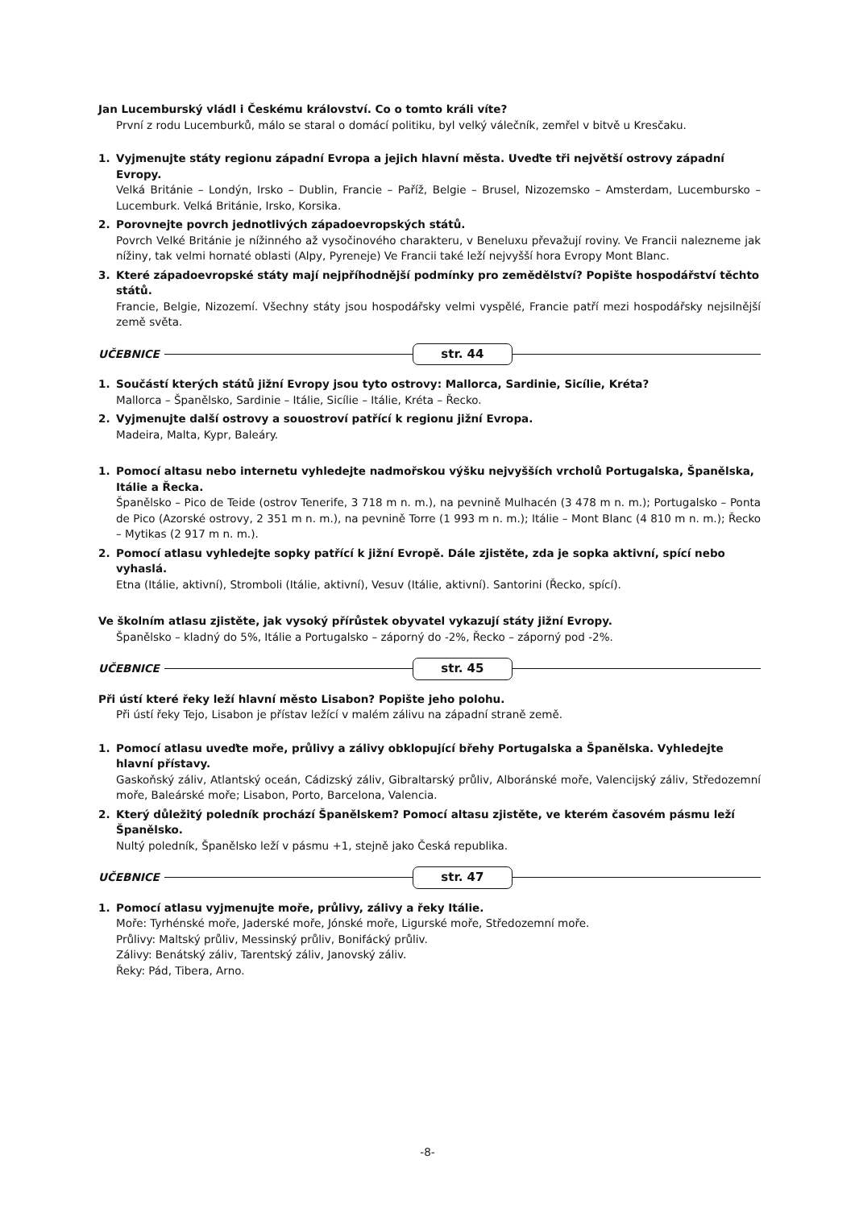Jan Lucemburský vládl i Českému království. Co o tomto králi víte?
První z rodu Lucemburků, málo se staral o domácí politiku, byl velký válečník, zemřel v bitvě u Kresčaku.
1. Vyjmenujte státy regionu západní Evropa a jejich hlavní města. Uveďte tři největší ostrovy západní Evropy.
Velká Británie – Londýn, Irsko – Dublin, Francie – Paříž, Belgie – Brusel, Nizozemsko – Amsterdam, Lucembursko – Lucemburk. Velká Británie, Irsko, Korsika.
2. Porovnejte povrch jednotlivých západoevropských států.
Povrch Velké Británie je nížinného až vysočinového charakteru, v Beneluxu převažují roviny. Ve Francii nalezneme jak nížiny, tak velmi hornaté oblasti (Alpy, Pyreneje) Ve Francii také leží nejvyšší hora Evropy Mont Blanc.
3. Které západoevropské státy mají nejpříhodnější podmínky pro zemědělství? Popište hospodářství těchto států.
Francie, Belgie, Nizozemí. Všechny státy jsou hospodářsky velmi vyspělé, Francie patří mezi hospodářsky nejsilnější země světa.
UČEBNICE
str. 44
1. Součástí kterých států jižní Evropy jsou tyto ostrovy: Mallorca, Sardinie, Sicílie, Kréta?
Mallorca – Španělsko, Sardinie – Itálie, Sicílie – Itálie, Kréta – Řecko.
2. Vyjmenujte další ostrovy a souostroví patřící k regionu jižní Evropa.
Madeira, Malta, Kypr, Baleáry.
1. Pomocí altasu nebo internetu vyhledejte nadmořskou výšku nejvyšších vrcholů Portugalska, Španělska, Itálie a Řecka.
Španělsko – Pico de Teide (ostrov Tenerife, 3 718 m n. m.), na pevnině Mulhacén (3 478 m n. m.); Portugalsko – Ponta de Pico (Azorské ostrovy, 2 351 m n. m.), na pevnině Torre (1 993 m n. m.); Itálie – Mont Blanc (4 810 m n. m.); Řecko – Mytikas (2 917 m n. m.).
2. Pomocí atlasu vyhledejte sopky patřící k jižní Evropě. Dále zjistěte, zda je sopka aktivní, spící nebo vyhaslá.
Etna (Itálie, aktivní), Stromboli (Itálie, aktivní), Vesuv (Itálie, aktivní). Santorini (Řecko, spící).
Ve školním atlasu zjistěte, jak vysoký přírůstek obyvatel vykazují státy jižní Evropy.
Španělsko – kladný do 5%, Itálie a Portugalsko – záporný do -2%, Řecko – záporný pod -2%.
UČEBNICE
str. 45
Při ústí které řeky leží hlavní město Lisabon? Popište jeho polohu.
Při ústí řeky Tejo, Lisabon je přístav ležící v malém zálivu na západní straně země.
1. Pomocí atlasu uveďte moře, průlivy a zálivy obklopující břehy Portugalska a Španělska. Vyhledejte hlavní přístavy.
Gaskoňský záliv, Atlantský oceán, Cádizský záliv, Gibraltarský průliv, Alboránské moře, Valencijský záliv, Středozemní moře, Baleárské moře; Lisabon, Porto, Barcelona, Valencia.
2. Který důležitý poledník prochází Španělskem? Pomocí altasu zjistěte, ve kterém časovém pásmu leží Španělsko.
Nultý poledník, Španělsko leží v pásmu +1, stejně jako Česká republika.
UČEBNICE
str. 47
1. Pomocí atlasu vyjmenujte moře, průlivy, zálivy a řeky Itálie.
Moře: Tyrhénské moře, Jaderské moře, Jónské moře, Ligurské moře, Středozemní moře.
Průlivy: Maltský průliv, Messinský průliv, Bonifácký průliv.
Zálivy: Benátský záliv, Tarentský záliv, Janovský záliv.
Řeky: Pád, Tibera, Arno.
-8-